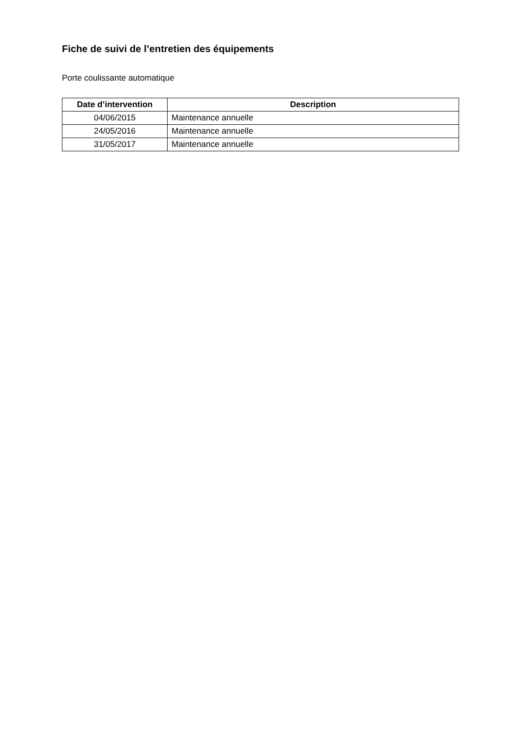Fiche de suivi de l’entretien des équipements
Porte coulissante automatique
| Date d’intervention | Description |
| --- | --- |
| 04/06/2015 | Maintenance annuelle |
| 24/05/2016 | Maintenance annuelle |
| 31/05/2017 | Maintenance annuelle |